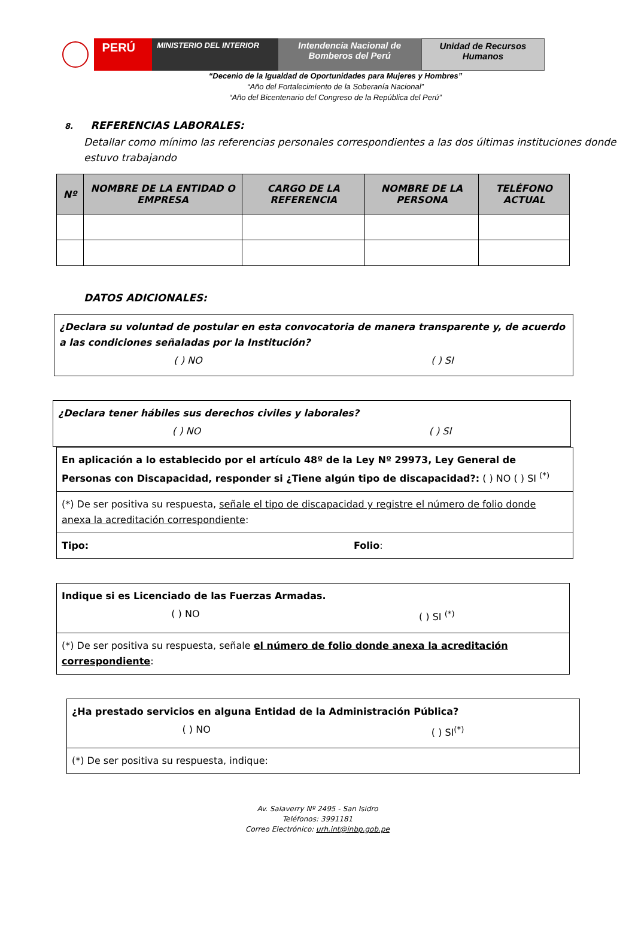PERÚ
MINISTERIO DEL INTERIOR
Intendencia Nacional de
Bomberos del Perú
Unidad de Recursos
Humanos
“Decenio de la Igualdad de Oportunidades para Mujeres y Hombres”
“Año del Fortalecimiento de la Soberanía Nacional”
“Año del Bicentenario del Congreso de la República del Perú”
8. REFERENCIAS LABORALES:
Detallar como mínimo las referencias personales correspondientes a las dos últimas instituciones donde estuvo trabajando
| Nº | NOMBRE DE LA ENTIDAD O EMPRESA | CARGO DE LA REFERENCIA | NOMBRE DE LA PERSONA | TELÉFONO ACTUAL |
| --- | --- | --- | --- | --- |
DATOS ADICIONALES:
¿Declara su voluntad de postular en esta convocatoria de manera transparente y, de acuerdo a las condiciones señaladas por la Institución?
( ) NO ( ) SI
¿Declara tener hábiles sus derechos civiles y laborales?
( ) NO ( ) SI
En aplicación a lo establecido por el artículo 48º de la Ley Nº 29973, Ley General de Personas con Discapacidad, responder si ¿Tiene algún tipo de discapacidad?: ( ) NO ( ) SI <sup>(*)</sup>
(*) De ser positiva su respuesta, señale el tipo de discapacidad y registre el número de folio donde anexa la acreditación correspondiente:
Tipo: Folio:
Indique si es Licenciado de las Fuerzas Armadas.
( ) NO ( ) SI <sup>(*)</sup>
(*) De ser positiva su respuesta, señale el número de folio donde anexa la acreditación correspondiente:
¿Ha prestado servicios en alguna Entidad de la Administración Pública?
( ) NO ( ) SI<sup>(*)</sup>
(*) De ser positiva su respuesta, indique:
Av. Salaverry Nº 2495 - San Isidro
Teléfonos: 3991181
Correo Electrónico: urh.int@inbp.gob.pe